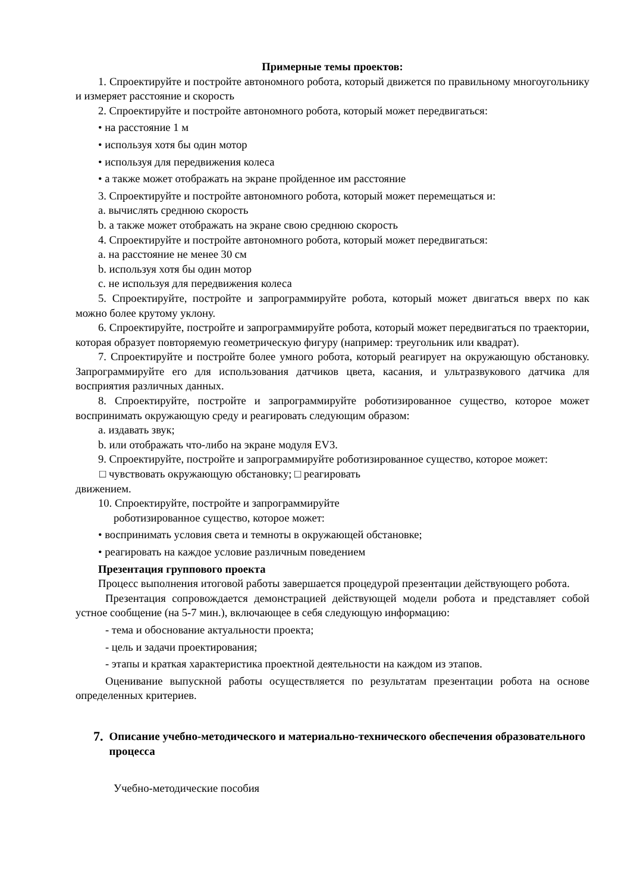Примерные темы проектов:
1. Спроектируйте и постройте автономного робота, который движется по правильному многоугольнику и измеряет расстояние и скорость
2. Спроектируйте и постройте автономного робота, который может передвигаться:
• на расстояние 1 м
• используя хотя бы один мотор
• используя для передвижения колеса
• а также может отображать на экране пройденное им расстояние
3. Спроектируйте и постройте автономного робота, который может перемещаться и:
a. вычислять среднюю скорость
b. а также может отображать на экране свою среднюю скорость
4. Спроектируйте и постройте автономного робота, который может передвигаться:
a. на расстояние не менее 30 см
b. используя хотя бы один мотор
c. не используя для передвижения колеса
5. Спроектируйте, постройте и запрограммируйте робота, который может двигаться вверх по как можно более крутому уклону.
6. Спроектируйте, постройте и запрограммируйте робота, который может передвигаться по траектории, которая образует повторяемую геометрическую фигуру (например: треугольник или квадрат).
7. Спроектируйте и постройте более умного робота, который реагирует на окружающую обстановку. Запрограммируйте его для использования датчиков цвета, касания, и ультразвукового датчика для восприятия различных данных.
8. Спроектируйте, постройте и запрограммируйте роботизированное существо, которое может воспринимать окружающую среду и реагировать следующим образом:
a. издавать звук;
b. или отображать что-либо на экране модуля EV3.
9. Спроектируйте, постройте и запрограммируйте роботизированное существо, которое может:
□ чувствовать окружающую обстановку; □ реагировать
движением.
10. Спроектируйте, постройте и запрограммируйте
роботизированное существо, которое может:
• воспринимать условия света и темноты в окружающей обстановке;
• реагировать на каждое условие различным поведением
Презентация группового проекта
Процесс выполнения итоговой работы завершается процедурой презентации действующего робота.
Презентация сопровождается демонстрацией действующей модели робота и представляет собой устное сообщение (на 5-7 мин.), включающее в себя следующую информацию:
- тема и обоснование актуальности проекта;
- цель и задачи проектирования;
- этапы и краткая характеристика проектной деятельности на каждом из этапов.
Оценивание выпускной работы осуществляется по результатам презентации робота на основе определенных критериев.
7. Описание учебно-методического и материально-технического обеспечения образовательного процесса
Учебно-методические пособия